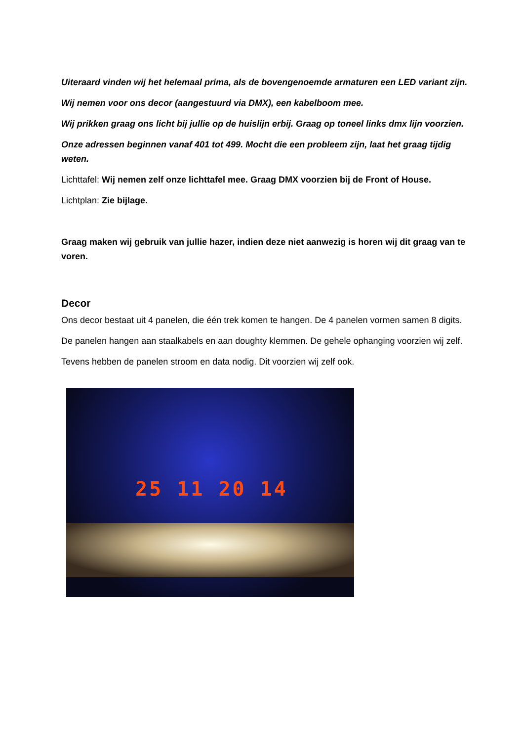Uiteraard vinden wij het helemaal prima, als de bovengenoemde armaturen een LED variant zijn.
Wij nemen voor ons decor (aangestuurd via DMX), een kabelboom mee.
Wij prikken graag ons licht bij jullie op de huislijn erbij. Graag op toneel links dmx lijn voorzien.
Onze adressen beginnen vanaf 401 tot 499. Mocht die een probleem zijn, laat het graag tijdig weten.
Lichttafel: Wij nemen zelf onze lichttafel mee. Graag DMX voorzien bij de Front of House.
Lichtplan: Zie bijlage.
Graag maken wij gebruik van jullie hazer, indien deze niet aanwezig is horen wij dit graag van te voren.
Decor
Ons decor bestaat uit 4 panelen, die één trek komen te hangen. De 4 panelen vormen samen 8 digits.
De panelen hangen aan staalkabels en aan doughty klemmen. De gehele ophanging voorzien wij zelf.
Tevens hebben de panelen stroom en data nodig. Dit voorzien wij zelf ook.
25 11 20 14